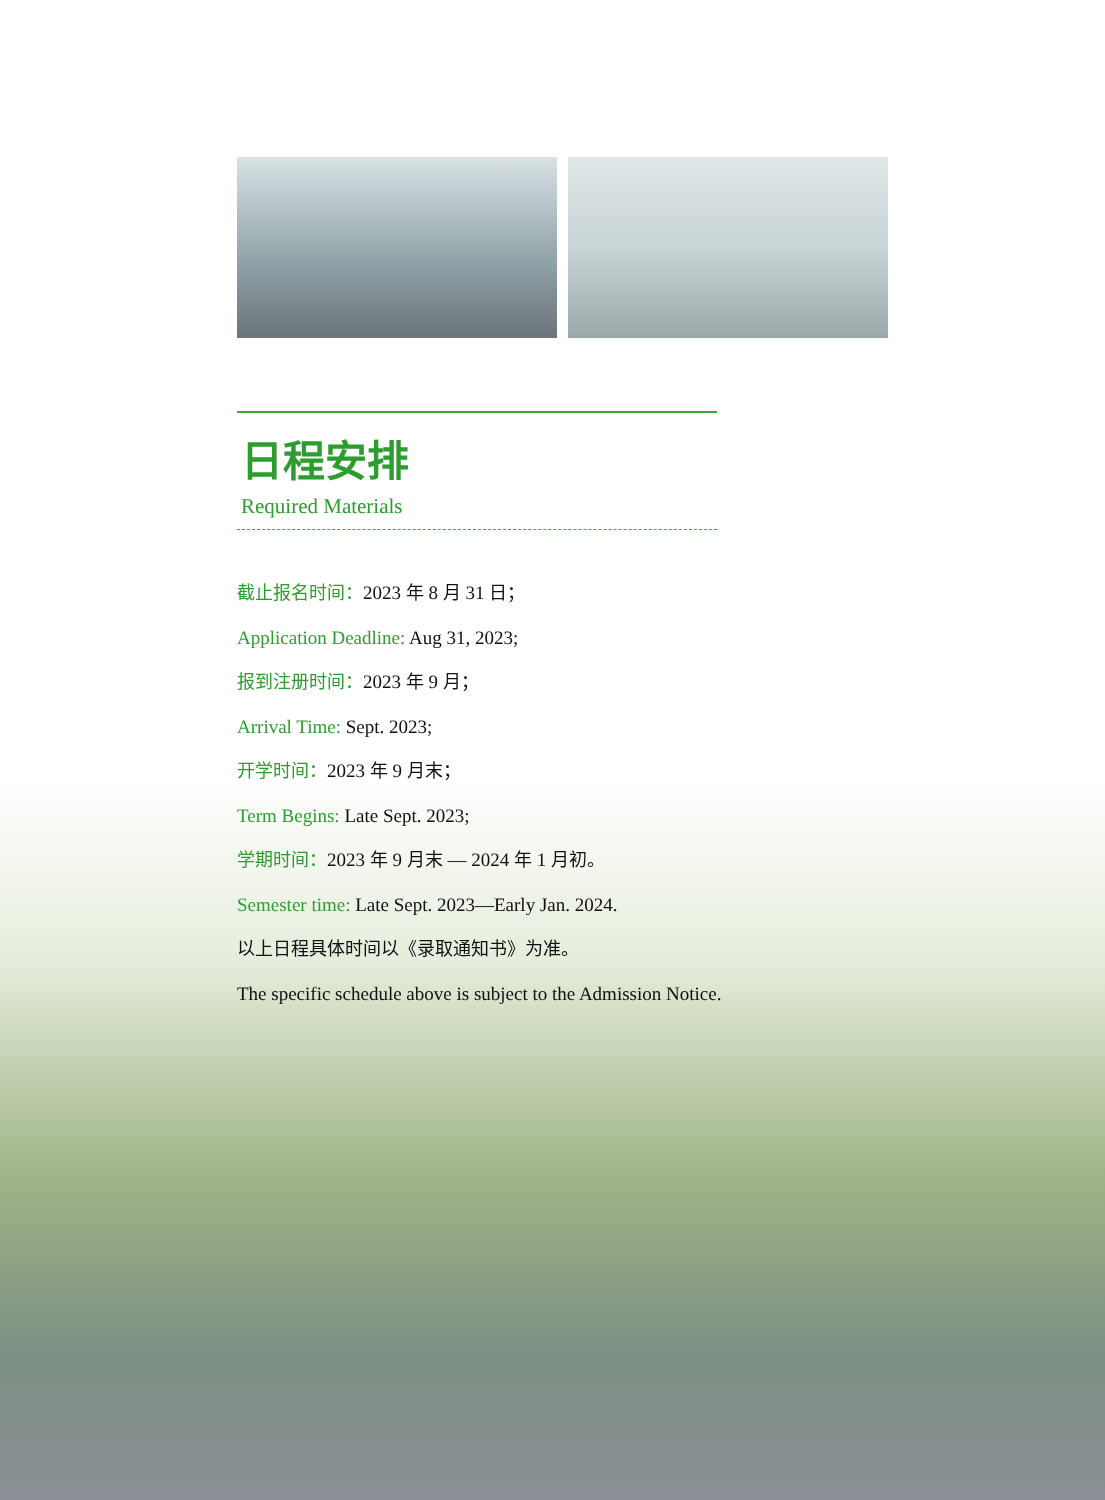日程安排
Required Materials
截止报名时间：2023 年 8 月 31 日；
Application Deadline: Aug 31, 2023;
报到注册时间：2023 年 9 月；
Arrival Time: Sept. 2023;
开学时间：2023 年 9 月末；
Term Begins: Late Sept. 2023;
学期时间：2023 年 9 月末 — 2024 年 1 月初。
Semester time: Late Sept. 2023—Early Jan. 2024.
以上日程具体时间以《录取通知书》为准。
The specific schedule above is subject to the Admission Notice.